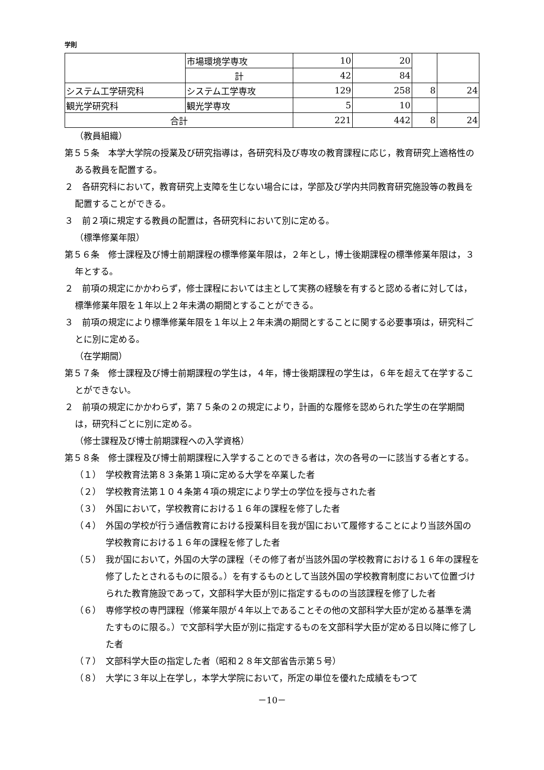学則
| | 市場環境学専攻 | 10 | 20 | | |
| | 計 | 42 | 84 | | |
| システム工学研究科 | システム工学専攻 | 129 | 258 | 8 | 24 |
| 観光学研究科 | 観光学専攻 | 5 | 10 | | |
| 合計 | | 221 | 442 | 8 | 24 |
（教員組織）
第５５条　本学大学院の授業及び研究指導は，各研究科及び専攻の教育課程に応じ，教育研究上適格性のある教員を配置する。
２　各研究科において，教育研究上支障を生じない場合には，学部及び学内共同教育研究施設等の教員を配置することができる。
３　前２項に規定する教員の配置は，各研究科において別に定める。
（標準修業年限）
第５６条　修士課程及び博士前期課程の標準修業年限は，２年とし，博士後期課程の標準修業年限は，３年とする。
２　前項の規定にかかわらず，修士課程においては主として実務の経験を有すると認める者に対しては，標準修業年限を１年以上２年未満の期間とすることができる。
３　前項の規定により標準修業年限を１年以上２年未満の期間とすることに関する必要事項は，研究科ごとに別に定める。
（在学期間）
第５７条　修士課程及び博士前期課程の学生は，４年，博士後期課程の学生は，６年を超えて在学することができない。
２　前項の規定にかかわらず，第７５条の２の規定により，計画的な履修を認められた学生の在学期間は，研究科ごとに別に定める。
（修士課程及び博士前期課程への入学資格）
第５８条　修士課程及び博士前期課程に入学することのできる者は，次の各号の一に該当する者とする。
（１）　学校教育法第８３条第１項に定める大学を卒業した者
（２）　学校教育法第１０４条第４項の規定により学士の学位を授与された者
（３）　外国において，学校教育における１６年の課程を修了した者
（４）　外国の学校が行う通信教育における授業科目を我が国において履修することにより当該外国の学校教育における１６年の課程を修了した者
（５）　我が国において，外国の大学の課程（その修了者が当該外国の学校教育における１６年の課程を修了したとされるものに限る。）を有するものとして当該外国の学校教育制度において位置づけられた教育施設であって，文部科学大臣が別に指定するものの当該課程を修了した者
（６）　専修学校の専門課程（修業年限が４年以上であることその他の文部科学大臣が定める基準を満たすものに限る。）で文部科学大臣が別に指定するものを文部科学大臣が定める日以降に修了した者
（７）　文部科学大臣の指定した者（昭和２８年文部省告示第５号）
（８）　大学に３年以上在学し，本学大学院において，所定の単位を優れた成績をもつて
－10－